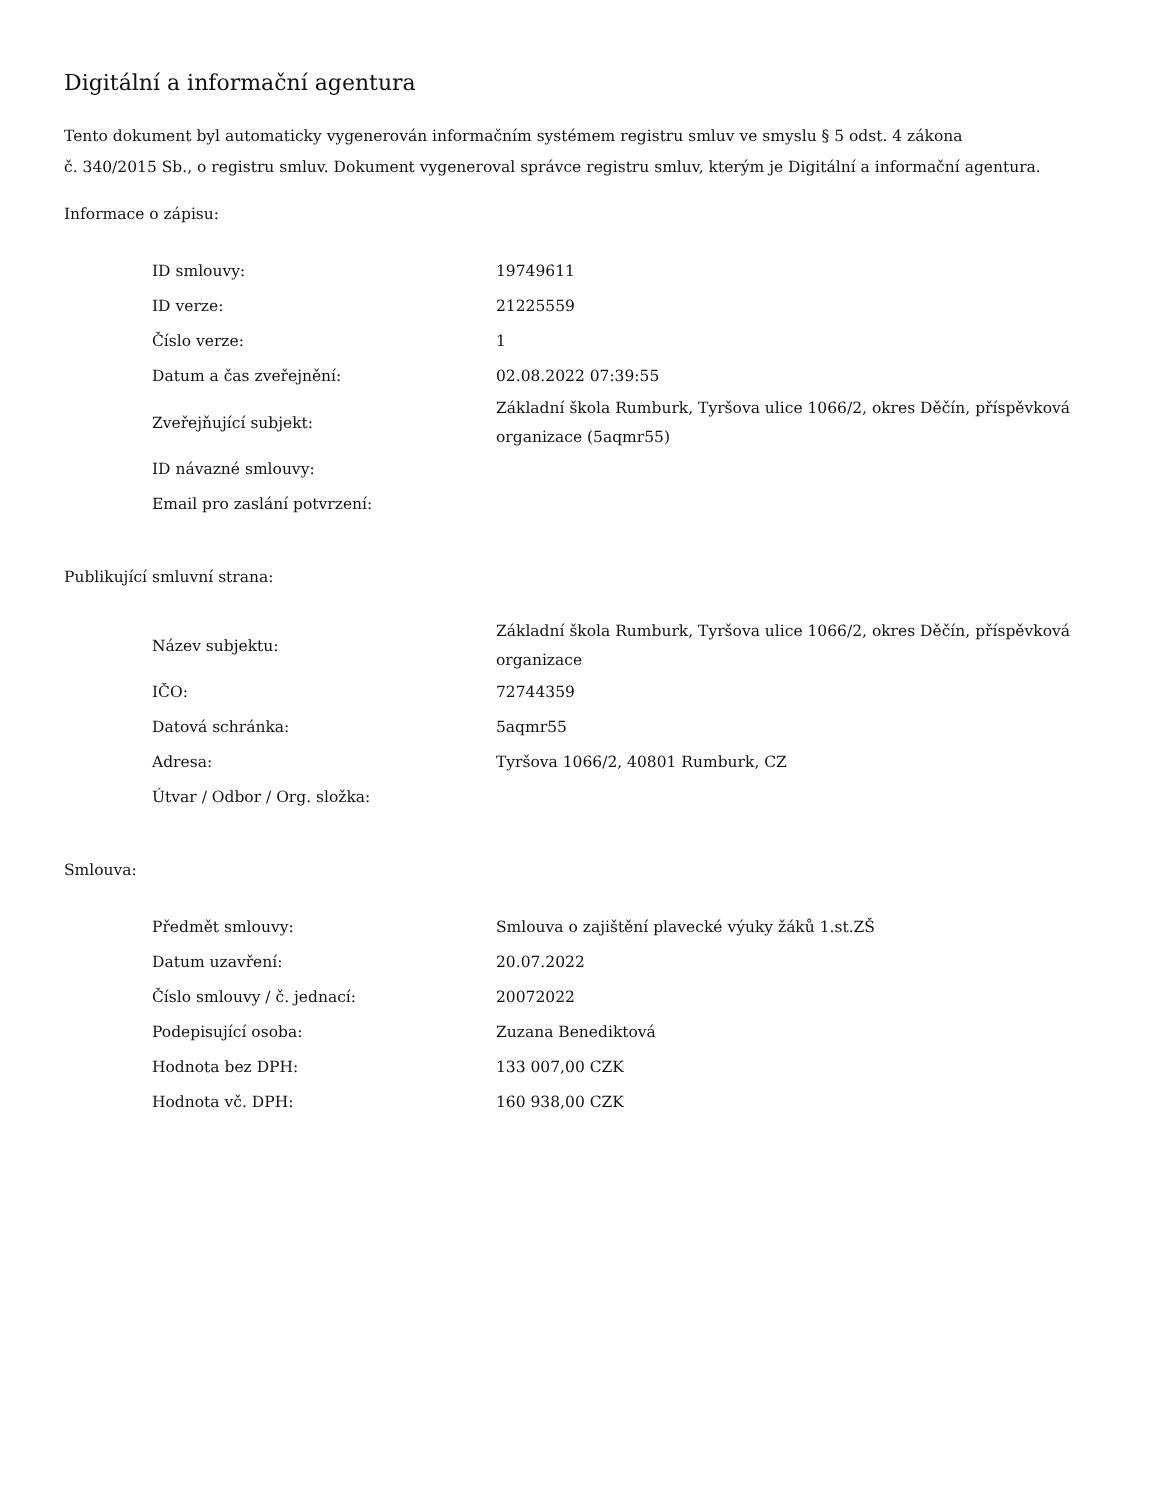Digitální a informační agentura
Tento dokument byl automaticky vygenerován informačním systémem registru smluv ve smyslu § 5 odst. 4 zákona
č. 340/2015 Sb., o registru smluv. Dokument vygeneroval správce registru smluv, kterým je Digitální a informační agentura.
Informace o zápisu:
| ID smlouvy: | 19749611 |
| ID verze: | 21225559 |
| Číslo verze: | 1 |
| Datum a čas zveřejnění: | 02.08.2022 07:39:55 |
| Zveřejňující subjekt: | Základní škola Rumburk, Tyršova ulice 1066/2, okres Děčín, příspěvková organizace (5aqmr55) |
| ID návazné smlouvy: | |
| Email pro zaslání potvrzení: | |
Publikující smluvní strana:
| Název subjektu: | Základní škola Rumburk, Tyršova ulice 1066/2, okres Děčín, příspěvková organizace |
| IČO: | 72744359 |
| Datová schránka: | 5aqmr55 |
| Adresa: | Tyršova 1066/2, 40801 Rumburk, CZ |
| Útvar / Odbor / Org. složka: | |
Smlouva:
| Předmět smlouvy: | Smlouva o zajištění plavecké výuky žáků 1.st.ZŠ |
| Datum uzavření: | 20.07.2022 |
| Číslo smlouvy / č. jednací: | 20072022 |
| Podepisující osoba: | Zuzana Benediktová |
| Hodnota bez DPH: | 133 007,00 CZK |
| Hodnota vč. DPH: | 160 938,00 CZK |